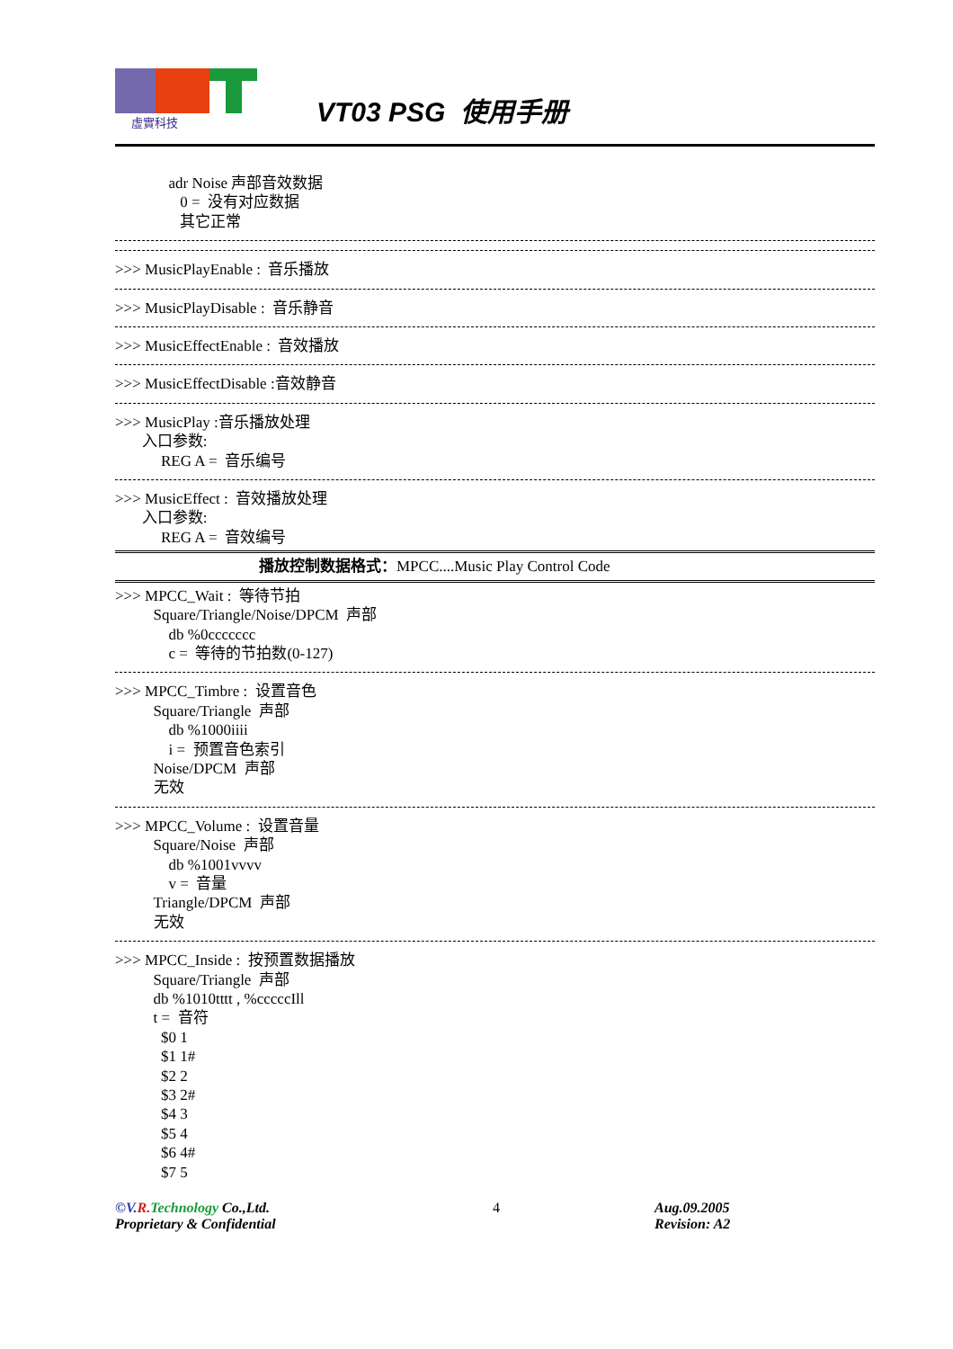虛實科技
VT03 PSG 使用手册
adr Noise 声部音效数据 0 = 没有对应数据 其它正常
>>> MusicPlayEnable : 音乐播放
>>> MusicPlayDisable : 音乐静音
>>> MusicEffectEnable : 音效播放
>>> MusicEffectDisable :音效静音
>>> MusicPlay :音乐播放处理 入口参数: REG A = 音乐编号
>>> MusicEffect : 音效播放处理 入口参数: REG A = 音效编号
播放控制数据格式：MPCC....Music Play Control Code
>>> MPCC_Wait : 等待节拍 Square/Triangle/Noise/DPCM 声部 db %0ccccccc c = 等待的节拍数(0-127)
>>> MPCC_Timbre : 设置音色 Square/Triangle 声部 db %1000iiii i = 预置音色索引 Noise/DPCM 声部 无效
>>> MPCC_Volume : 设置音量 Square/Noise 声部 db %1001vvvv v = 音量 Triangle/DPCM 声部 无效
>>> MPCC_Inside : 按预置数据播放 Square/Triangle 声部 db %1010tttt , %cccccIll t = 音符 $0 1 $1 1# $2 2 $3 2# $4 3 $5 4 $6 4# $7 5
©V. R. Technology Co.,Ltd.
Proprietary & Confidential
4 Aug.09.2005
Revision: A2